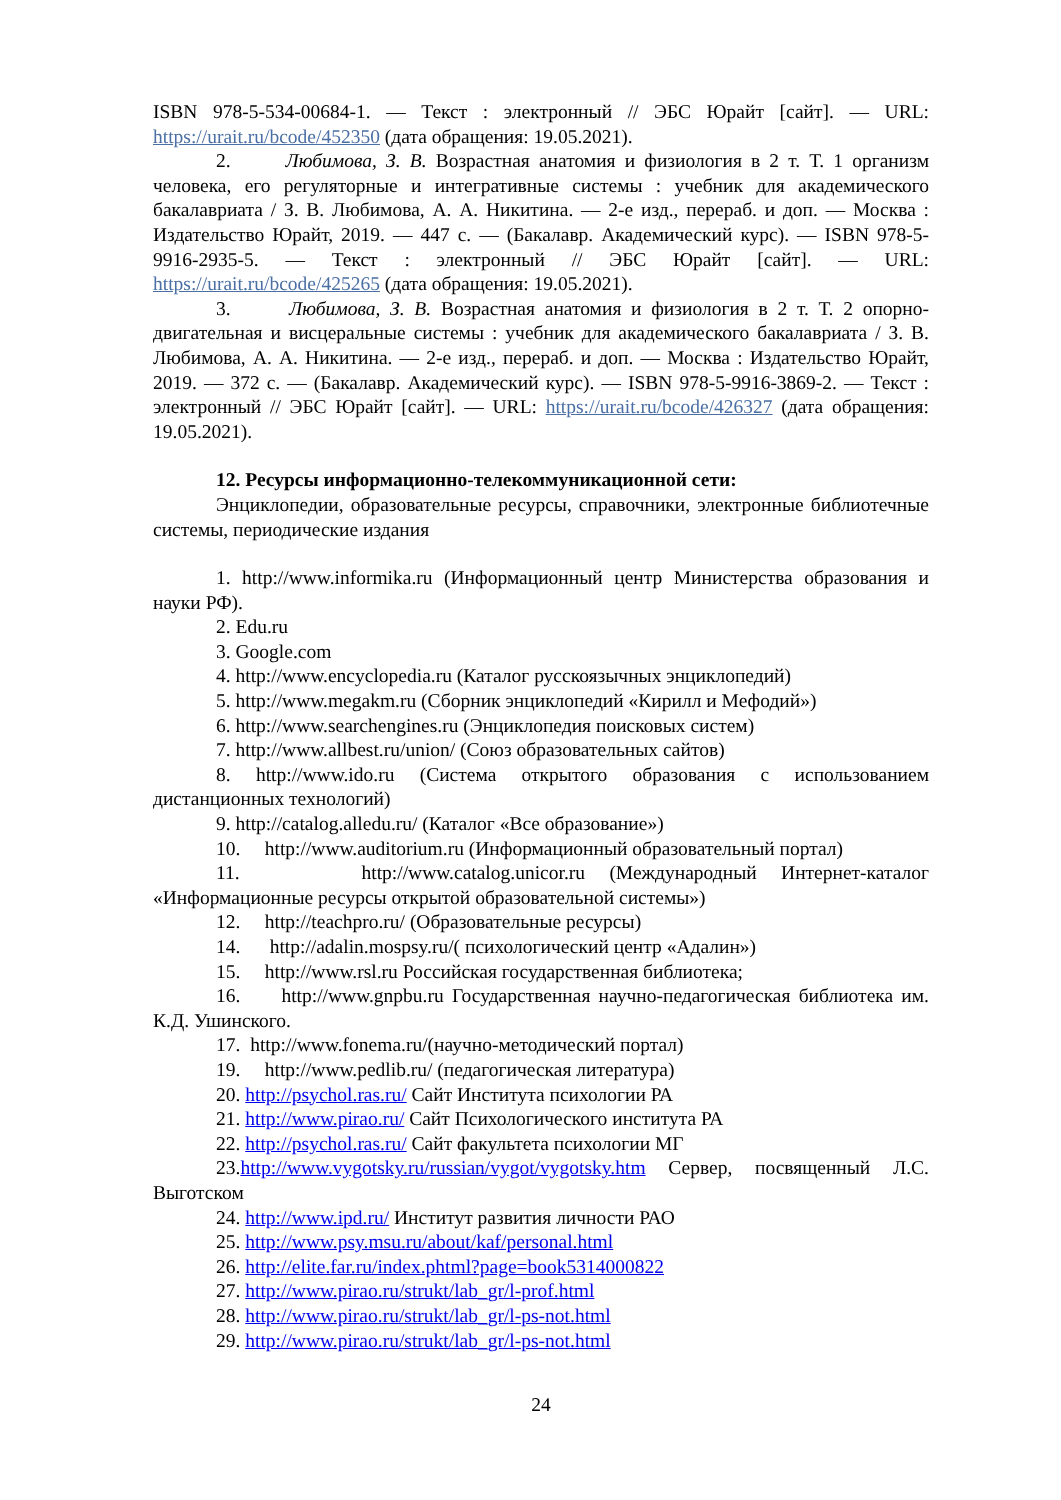ISBN 978-5-534-00684-1. — Текст : электронный // ЭБС Юрайт [сайт]. — URL: https://urait.ru/bcode/452350 (дата обращения: 19.05.2021).
2. Любимова, З. В. Возрастная анатомия и физиология в 2 т. Т. 1 организм человека, его регуляторные и интегративные системы : учебник для академического бакалавриата / З. В. Любимова, А. А. Никитина. — 2-е изд., перераб. и доп. — Москва : Издательство Юрайт, 2019. — 447 с. — (Бакалавр. Академический курс). — ISBN 978-5-9916-2935-5. — Текст : электронный // ЭБС Юрайт [сайт]. — URL: https://urait.ru/bcode/425265 (дата обращения: 19.05.2021).
3. Любимова, З. В. Возрастная анатомия и физиология в 2 т. Т. 2 опорно-двигательная и висцеральные системы : учебник для академического бакалавриата / З. В. Любимова, А. А. Никитина. — 2-е изд., перераб. и доп. — Москва : Издательство Юрайт, 2019. — 372 с. — (Бакалавр. Академический курс). — ISBN 978-5-9916-3869-2. — Текст : электронный // ЭБС Юрайт [сайт]. — URL: https://urait.ru/bcode/426327 (дата обращения: 19.05.2021).
12. Ресурсы информационно-телекоммуникационной сети:
Энциклопедии, образовательные ресурсы, справочники, электронные библиотечные системы, периодические издания
1. http://www.informika.ru (Информационный центр Министерства образования и науки РФ).
2. Edu.ru
3. Google.com
4. http://www.encyclopedia.ru (Каталог русскоязычных энциклопедий)
5. http://www.megakm.ru (Сборник энциклопедий «Кирилл и Мефодий»)
6. http://www.searchengines.ru (Энциклопедия поисковых систем)
7. http://www.allbest.ru/union/ (Союз образовательных сайтов)
8. http://www.ido.ru (Система открытого образования с использованием дистанционных технологий)
9. http://catalog.alledu.ru/ (Каталог «Все образование»)
10. http://www.auditorium.ru (Информационный образовательный портал)
11. http://www.catalog.unicor.ru (Международный Интернет-каталог «Информационные ресурсы открытой образовательной системы»)
12. http://teachpro.ru/ (Образовательные ресурсы)
14. http://adalin.mospsy.ru/( психологический центр «Адалин»)
15. http://www.rsl.ru Российская государственная библиотека;
16. http://www.gnpbu.ru Государственная научно-педагогическая библиотека им. К.Д. Ушинского.
17. http://www.fonema.ru/(научно-методический портал)
19. http://www.pedlib.ru/ (педагогическая литература)
20. http://psychol.ras.ru/ Сайт Института психологии РА
21. http://www.pirao.ru/ Сайт Психологического института РА
22. http://psychol.ras.ru/ Сайт факультета психологии МГ
23.http://www.vygotsky.ru/russian/vygot/vygotsky.htm Сервер, посвященный Л.С. Выготском
24. http://www.ipd.ru/ Институт развития личности РАО
25. http://www.psy.msu.ru/about/kaf/personal.html
26. http://elite.far.ru/index.phtml?page=book5314000822
27. http://www.pirao.ru/strukt/lab_gr/l-prof.html
28. http://www.pirao.ru/strukt/lab_gr/l-ps-not.html
29. http://www.pirao.ru/strukt/lab_gr/l-ps-not.html
24